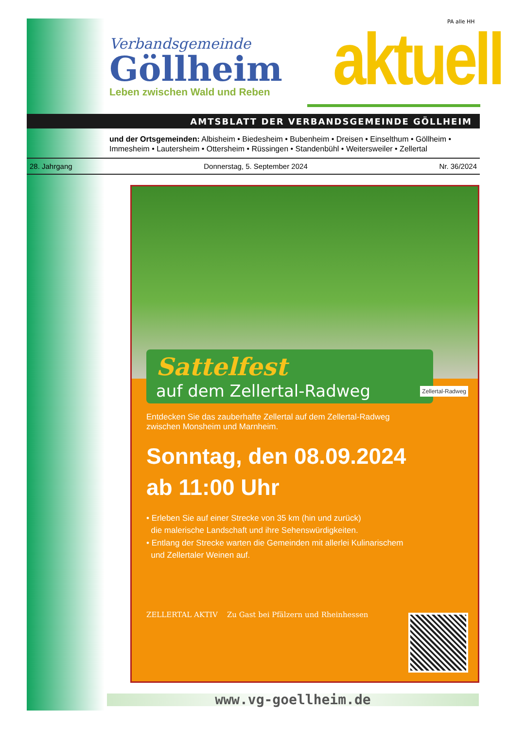PA alle HH
Verbandsgemeinde
Göllheim
Leben zwischen Wald und Reben
aktuell
AMTSBLATT DER VERBANDSGEMEINDE GÖLLHEIM
und der Ortsgemeinden: Albisheim • Biedesheim • Bubenheim • Dreisen • Einselthum • Göllheim • Immesheim • Lautersheim • Ottersheim • Rüssingen • Standenbühl • Weitersweiler • Zellertal
28. Jahrgang Donnerstag, 5. September 2024 Nr. 36/2024
Sattelfest
auf dem Zellertal-Radweg
Zellertal-Radweg
Entdecken Sie das zauberhafte Zellertal auf dem Zellertal-Radweg
zwischen Monsheim und Marnheim.
Sonntag, den 08.09.2024
ab 11:00 Uhr
• Erleben Sie auf einer Strecke von 35 km (hin und zurück)
die malerische Landschaft und ihre Sehenswürdigkeiten.
• Entlang der Strecke warten die Gemeinden mit allerlei Kulinarischem
und Zellertaler Weinen auf.
ZELLERTAL AKTIV Zu Gast bei Pfälzern und Rheinhessen
www.vg-goellheim.de